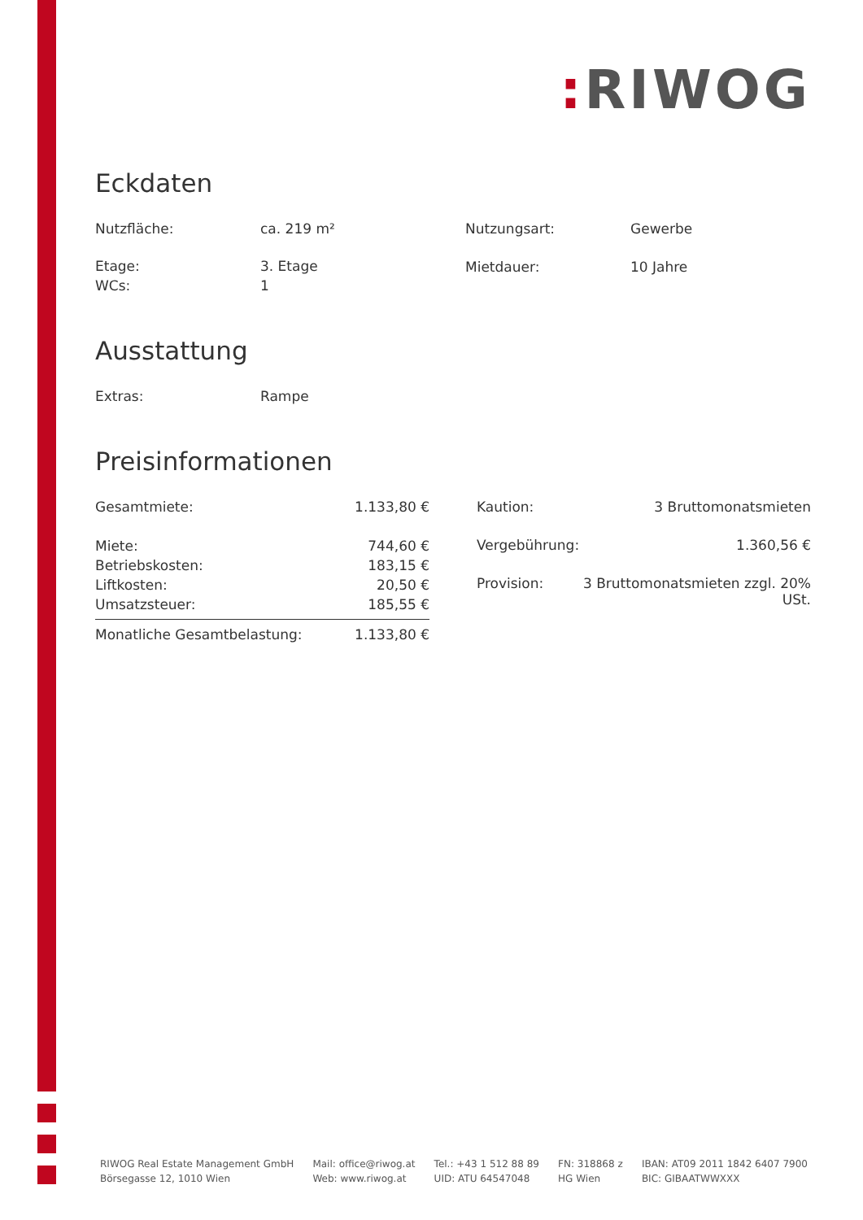: RIWOG
Eckdaten
| Nutzfläche: | ca. 219 m² |
| Etage: | 3. Etage |
| WCs: | 1 |
| Nutzungsart: | Gewerbe |
| Mietdauer: | 10 Jahre |
Ausstattung
| Extras: | Rampe |
Preisinformationen
| Gesamtmiete: | 1.133,80 € |
| Miete: | 744,60 € |
| Betriebskosten: | 183,15 € |
| Liftkosten: | 20,50 € |
| Umsatzsteuer: | 185,55 € |
| Monatliche Gesamtbelastung: | 1.133,80 € |
| Kaution: | 3 Bruttomonatsmieten |
| Vergebührung: | 1.360,56 € |
| Provision: | 3 Bruttomonatsmieten zzgl. 20% USt. |
RIWOG Real Estate Management GmbH
Börsegasse 12, 1010 Wien
Mail: office@riwog.at
Web: www.riwog.at
Tel.: +43 1 512 88 89
UID: ATU 64547048
FN: 318868 z
HG Wien
IBAN: AT09 2011 1842 6407 7900
BIC: GIBAATWWXXX